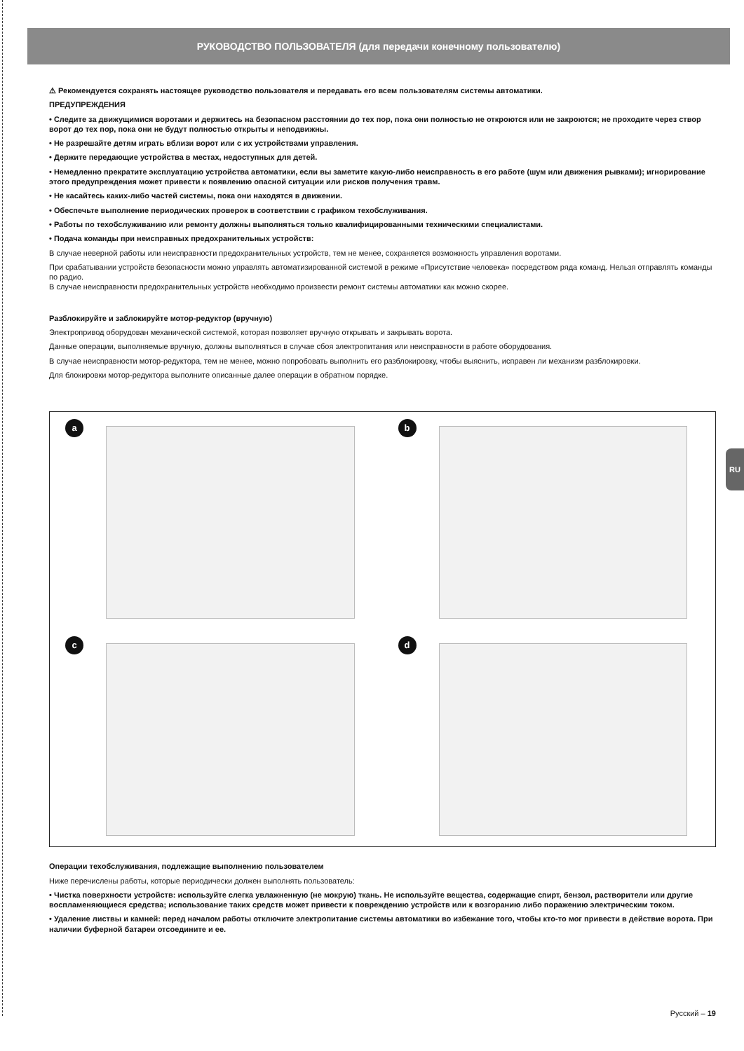RU
РУКОВОДСТВО ПОЛЬЗОВАТЕЛЯ (для передачи конечному пользователю)
⚠ Рекомендуется сохранять настоящее руководство пользователя и передавать его всем пользователям системы автоматики.
ПРЕДУПРЕЖДЕНИЯ
• Следите за движущимися воротами и держитесь на безопасном расстоянии до тех пор, пока они полностью не откроются или не закроются; не проходите через створ ворот до тех пор, пока они не будут полностью открыты и неподвижны.
• Не разрешайте детям играть вблизи ворот или с их устройствами управления.
• Держите передающие устройства в местах, недоступных для детей.
• Немедленно прекратите эксплуатацию устройства автоматики, если вы заметите какую-либо неисправность в его работе (шум или движения рывками); игнорирование этого предупреждения может привести к появлению опасной ситуации или рисков получения травм.
• Не касайтесь каких-либо частей системы, пока они находятся в движении.
• Обеспечьте выполнение периодических проверок в соответствии с графиком техобслуживания.
• Работы по техобслуживанию или ремонту должны выполняться только квалифицированными техническими специалистами.
• Подача команды при неисправных предохранительных устройств:
В случае неверной работы или неисправности предохранительных устройств, тем не менее, сохраняется возможность управления воротами.
При срабатывании устройств безопасности можно управлять автоматизированной системой в режиме «Присутствие человека» посредством ряда команд. Нельзя отправлять команды по радио.
В случае неисправности предохранительных устройств необходимо произвести ремонт системы автоматики как можно скорее.
Разблокируйте и заблокируйте мотор-редуктор (вручную)
Электропривод оборудован механической системой, которая позволяет вручную открывать и закрывать ворота.
Данные операции, выполняемые вручную, должны выполняться в случае сбоя электропитания или неисправности в работе оборудования.
В случае неисправности мотор-редуктора, тем не менее, можно попробовать выполнить его разблокировку, чтобы выяснить, исправен ли механизм разблокировки.
Для блокировки мотор-редуктора выполните описанные далее операции в обратном порядке.
a
b
c
d
Операции техобслуживания, подлежащие выполнению пользователем
Ниже перечислены работы, которые периодически должен выполнять пользователь:
• Чистка поверхности устройств: используйте слегка увлажненную (не мокрую) ткань. Не используйте вещества, содержащие спирт, бензол, растворители или другие воспламеняющиеся средства; использование таких средств может привести к повреждению устройств или к возгоранию либо поражению электрическим током.
• Удаление листвы и камней: перед началом работы отключите электропитание системы автоматики во избежание того, чтобы кто-то мог привести в действие ворота. При наличии буферной батареи отсоедините и ее.
Русский – 19